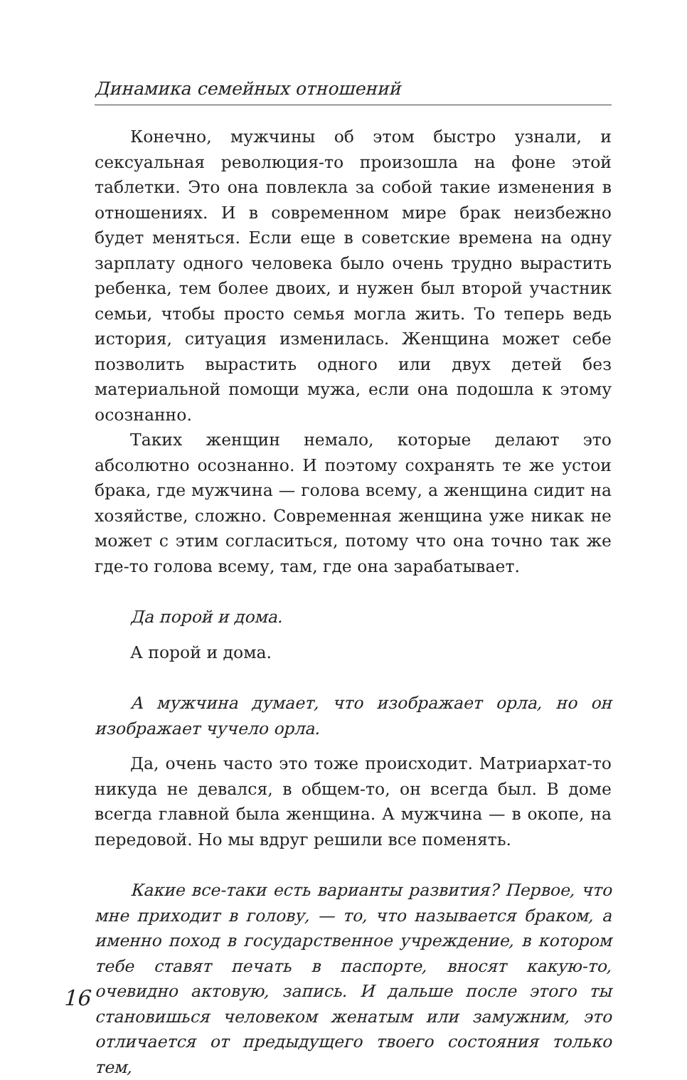Динамика семейных отношений
Конечно, мужчины об этом быстро узнали, и сексуальная революция-то произошла на фоне этой таблетки. Это она повлекла за собой такие изменения в отношениях. И в современном мире брак неизбежно будет меняться. Если еще в советские времена на одну зарплату одного человека было очень трудно вырастить ребенка, тем более двоих, и нужен был второй участник семьи, чтобы просто семья могла жить. То теперь ведь история, ситуация изменилась. Женщина может себе позволить вырастить одного или двух детей без материальной помощи мужа, если она подошла к этому осознанно.
Таких женщин немало, которые делают это абсолютно осознанно. И поэтому сохранять те же устои брака, где мужчина — голова всему, а женщина сидит на хозяйстве, сложно. Современная женщина уже никак не может с этим согласиться, потому что она точно так же где-то голова всему, там, где она зарабатывает.
Да порой и дома.
А порой и дома.
А мужчина думает, что изображает орла, но он изображает чучело орла.
Да, очень часто это тоже происходит. Матриархат-то никуда не девался, в общем-то, он всегда был. В доме всегда главной была женщина. А мужчина — в окопе, на передовой. Но мы вдруг решили все поменять.
Какие все-таки есть варианты развития? Первое, что мне приходит в голову, — то, что называется браком, а именно поход в государственное учреждение, в котором тебе ставят печать в паспорте, вносят какую-то, очевидно актовую, запись. И дальше после этого ты становишься человеком женатым или замужним, это отличается от предыдущего твоего состояния только тем,
16